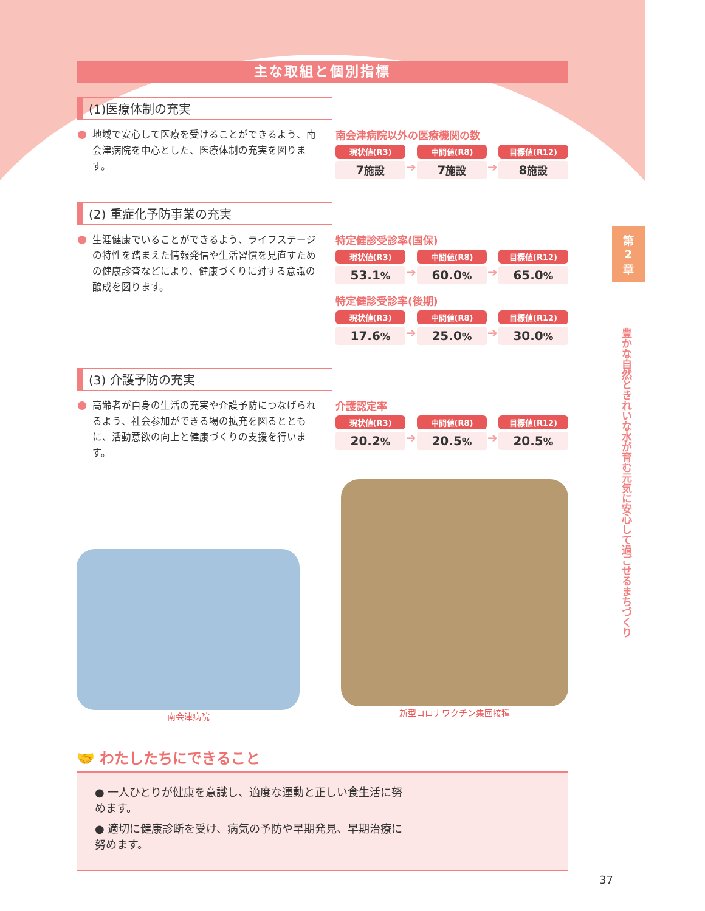第
2
章
豊かな自然ときれいな水が育む元気に安心して過ごせるまちづくり
主な取組と個別指標
(1)医療体制の充実
地域で安心して医療を受けることができるよう、南会津病院を中心とした、医療体制の充実を図ります。
南会津病院以外の医療機関の数
現状値(R3)
7施設
➔
中間値(R8)
7施設
➔
目標値(R12)
8施設
(2) 重症化予防事業の充実
生涯健康でいることができるよう、ライフステージの特性を踏まえた情報発信や生活習慣を見直すための健康診査などにより、健康づくりに対する意識の醸成を図ります。
特定健診受診率(国保)
現状値(R3)
53.1%
➔
中間値(R8)
60.0%
➔
目標値(R12)
65.0%
特定健診受診率(後期)
現状値(R3)
17.6%
➔
中間値(R8)
25.0%
➔
目標値(R12)
30.0%
(3) 介護予防の充実
高齢者が自身の生活の充実や介護予防につなげられるよう、社会参加ができる場の拡充を図るとともに、活動意欲の向上と健康づくりの支援を行います。
介護認定率
現状値(R3)
20.2%
➔
中間値(R8)
20.5%
➔
目標値(R12)
20.5%
南会津病院
新型コロナワクチン集団接種
🤝 わたしたちにできること
● 一人ひとりが健康を意識し、適度な運動と正しい食生活に努めます。
● 適切に健康診断を受け、病気の予防や早期発見、早期治療に努めます。
37